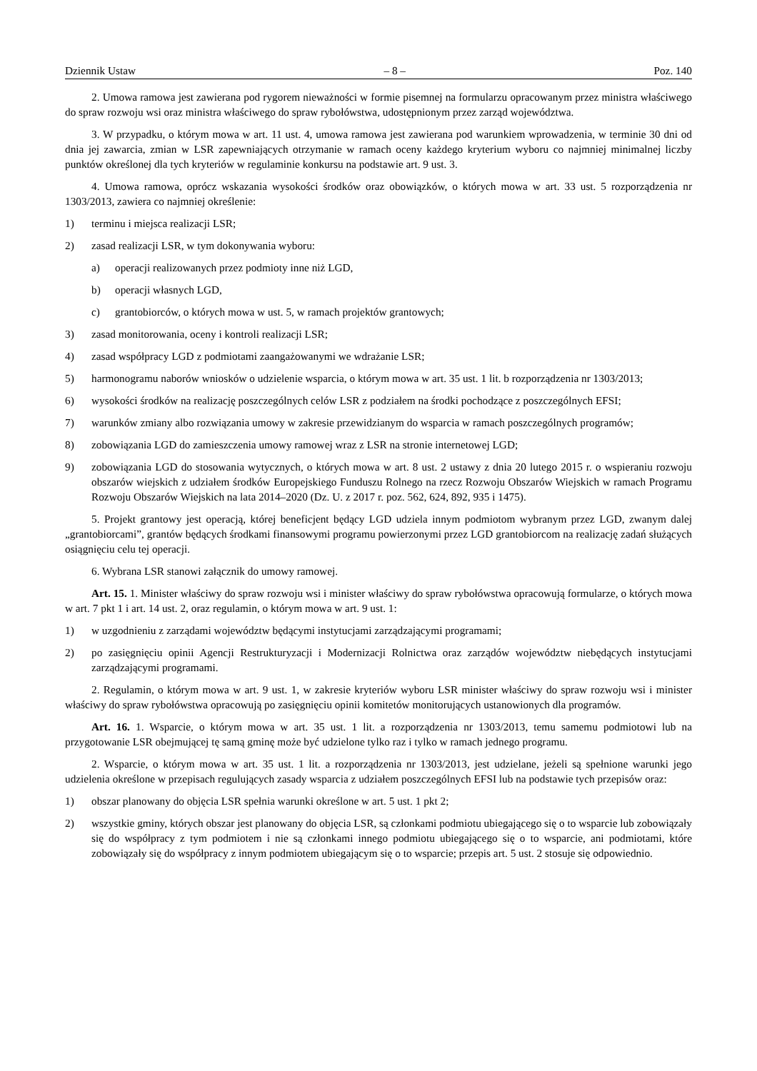Dziennik Ustaw – 8 – Poz. 140
2. Umowa ramowa jest zawierana pod rygorem nieważności w formie pisemnej na formularzu opracowanym przez ministra właściwego do spraw rozwoju wsi oraz ministra właściwego do spraw rybołówstwa, udostępnionym przez zarząd województwa.
3. W przypadku, o którym mowa w art. 11 ust. 4, umowa ramowa jest zawierana pod warunkiem wprowadzenia, w terminie 30 dni od dnia jej zawarcia, zmian w LSR zapewniających otrzymanie w ramach oceny każdego kryterium wyboru co najmniej minimalnej liczby punktów określonej dla tych kryteriów w regulaminie konkursu na podstawie art. 9 ust. 3.
4. Umowa ramowa, oprócz wskazania wysokości środków oraz obowiązków, o których mowa w art. 33 ust. 5 rozporządzenia nr 1303/2013, zawiera co najmniej określenie:
1) terminu i miejsca realizacji LSR;
2) zasad realizacji LSR, w tym dokonywania wyboru:
a) operacji realizowanych przez podmioty inne niż LGD,
b) operacji własnych LGD,
c) grantobiorców, o których mowa w ust. 5, w ramach projektów grantowych;
3) zasad monitorowania, oceny i kontroli realizacji LSR;
4) zasad współpracy LGD z podmiotami zaangażowanymi we wdrażanie LSR;
5) harmonogramu naborów wniosków o udzielenie wsparcia, o którym mowa w art. 35 ust. 1 lit. b rozporządzenia nr 1303/2013;
6) wysokości środków na realizację poszczególnych celów LSR z podziałem na środki pochodzące z poszczególnych EFSI;
7) warunków zmiany albo rozwiązania umowy w zakresie przewidzianym do wsparcia w ramach poszczególnych programów;
8) zobowiązania LGD do zamieszczenia umowy ramowej wraz z LSR na stronie internetowej LGD;
9) zobowiązania LGD do stosowania wytycznych, o których mowa w art. 8 ust. 2 ustawy z dnia 20 lutego 2015 r. o wspieraniu rozwoju obszarów wiejskich z udziałem środków Europejskiego Funduszu Rolnego na rzecz Rozwoju Obszarów Wiejskich w ramach Programu Rozwoju Obszarów Wiejskich na lata 2014–2020 (Dz. U. z 2017 r. poz. 562, 624, 892, 935 i 1475).
5. Projekt grantowy jest operacją, której beneficjent będący LGD udziela innym podmiotom wybranym przez LGD, zwanym dalej „grantobiorcami”, grantów będących środkami finansowymi programu powierzonymi przez LGD grantobiorcom na realizację zadań służących osiągnięciu celu tej operacji.
6. Wybrana LSR stanowi załącznik do umowy ramowej.
Art. 15. 1. Minister właściwy do spraw rozwoju wsi i minister właściwy do spraw rybołówstwa opracowują formularze, o których mowa w art. 7 pkt 1 i art. 14 ust. 2, oraz regulamin, o którym mowa w art. 9 ust. 1:
1) w uzgodnieniu z zarządami województw będącymi instytucjami zarządzającymi programami;
2) po zasięgnięciu opinii Agencji Restrukturyzacji i Modernizacji Rolnictwa oraz zarządów województw niebędących instytucjami zarządzającymi programami.
2. Regulamin, o którym mowa w art. 9 ust. 1, w zakresie kryteriów wyboru LSR minister właściwy do spraw rozwoju wsi i minister właściwy do spraw rybołówstwa opracowują po zasięgnięciu opinii komitetów monitorujących ustanowionych dla programów.
Art. 16. 1. Wsparcie, o którym mowa w art. 35 ust. 1 lit. a rozporządzenia nr 1303/2013, temu samemu podmiotowi lub na przygotowanie LSR obejmującej tę samą gminę może być udzielone tylko raz i tylko w ramach jednego programu.
2. Wsparcie, o którym mowa w art. 35 ust. 1 lit. a rozporządzenia nr 1303/2013, jest udzielane, jeżeli są spełnione warunki jego udzielenia określone w przepisach regulujących zasady wsparcia z udziałem poszczególnych EFSI lub na podstawie tych przepisów oraz:
1) obszar planowany do objęcia LSR spełnia warunki określone w art. 5 ust. 1 pkt 2;
2) wszystkie gminy, których obszar jest planowany do objęcia LSR, są członkami podmiotu ubiegającego się o to wsparcie lub zobowiązały się do współpracy z tym podmiotem i nie są członkami innego podmiotu ubiegającego się o to wsparcie, ani podmiotami, które zobowiązały się do współpracy z innym podmiotem ubiegającym się o to wsparcie; przepis art. 5 ust. 2 stosuje się odpowiednio.